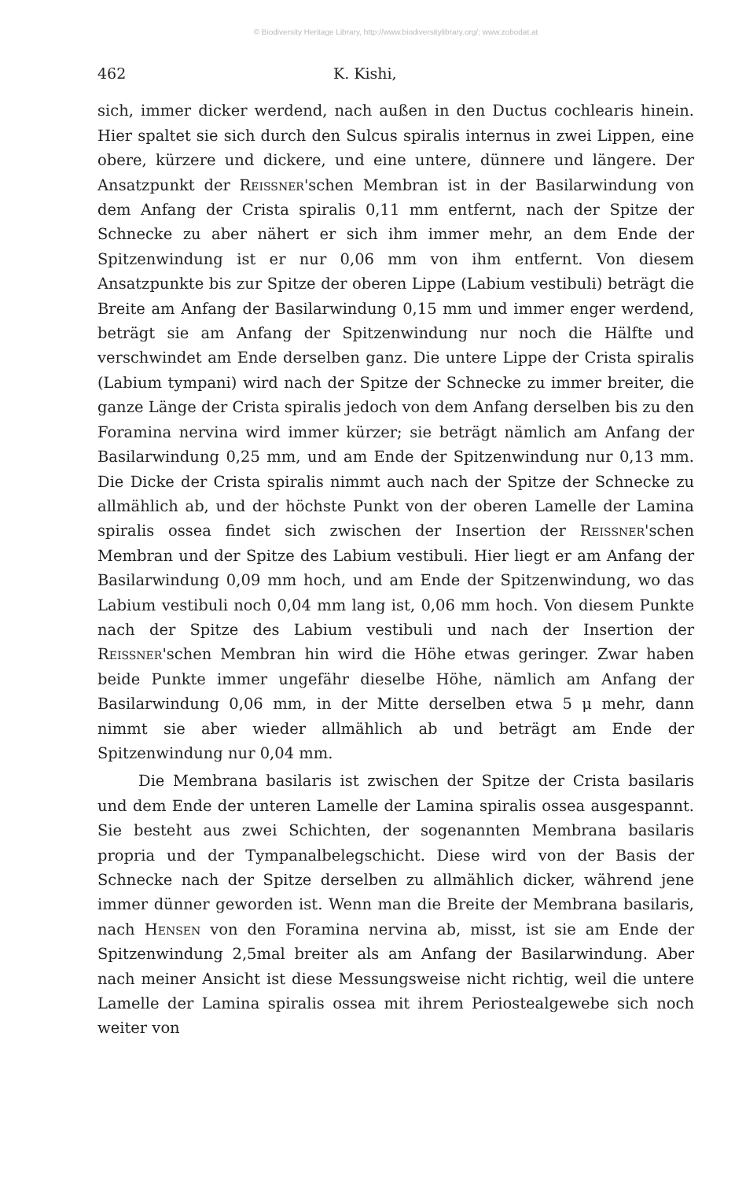© Biodiversity Heritage Library, http://www.biodiversitylibrary.org/; www.zobodat.at
462 K. Kishi,
sich, immer dicker werdend, nach außen in den Ductus cochlearis hinein. Hier spaltet sie sich durch den Sulcus spiralis internus in zwei Lippen, eine obere, kürzere und dickere, und eine untere, dünnere und längere. Der Ansatzpunkt der Reissner'schen Membran ist in der Basilarwindung von dem Anfang der Crista spiralis 0,11 mm entfernt, nach der Spitze der Schnecke zu aber nähert er sich ihm immer mehr, an dem Ende der Spitzenwindung ist er nur 0,06 mm von ihm entfernt. Von diesem Ansatzpunkte bis zur Spitze der oberen Lippe (Labium vestibuli) beträgt die Breite am Anfang der Basilarwindung 0,15 mm und immer enger werdend, beträgt sie am Anfang der Spitzenwindung nur noch die Hälfte und verschwindet am Ende derselben ganz. Die untere Lippe der Crista spiralis (Labium tympani) wird nach der Spitze der Schnecke zu immer breiter, die ganze Länge der Crista spiralis jedoch von dem Anfang derselben bis zu den Foramina nervina wird immer kürzer; sie beträgt nämlich am Anfang der Basilarwindung 0,25 mm, und am Ende der Spitzenwindung nur 0,13 mm. Die Dicke der Crista spiralis nimmt auch nach der Spitze der Schnecke zu allmählich ab, und der höchste Punkt von der oberen Lamelle der Lamina spiralis ossea findet sich zwischen der Insertion der Reissner'schen Membran und der Spitze des Labium vestibuli. Hier liegt er am Anfang der Basilarwindung 0,09 mm hoch, und am Ende der Spitzenwindung, wo das Labium vestibuli noch 0,04 mm lang ist, 0,06 mm hoch. Von diesem Punkte nach der Spitze des Labium vestibuli und nach der Insertion der Reissner'schen Membran hin wird die Höhe etwas geringer. Zwar haben beide Punkte immer ungefähr dieselbe Höhe, nämlich am Anfang der Basilarwindung 0,06 mm, in der Mitte derselben etwa 5 μ mehr, dann nimmt sie aber wieder allmählich ab und beträgt am Ende der Spitzenwindung nur 0,04 mm.
Die Membrana basilaris ist zwischen der Spitze der Crista basilaris und dem Ende der unteren Lamelle der Lamina spiralis ossea ausgespannt. Sie besteht aus zwei Schichten, der sogenannten Membrana basilaris propria und der Tympanalbelegschicht. Diese wird von der Basis der Schnecke nach der Spitze derselben zu allmählich dicker, während jene immer dünner geworden ist. Wenn man die Breite der Membrana basilaris, nach Hensen von den Foramina nervina ab, misst, ist sie am Ende der Spitzenwindung 2,5mal breiter als am Anfang der Basilarwindung. Aber nach meiner Ansicht ist diese Messungsweise nicht richtig, weil die untere Lamelle der Lamina spiralis ossea mit ihrem Periostealgewebe sich noch weiter von